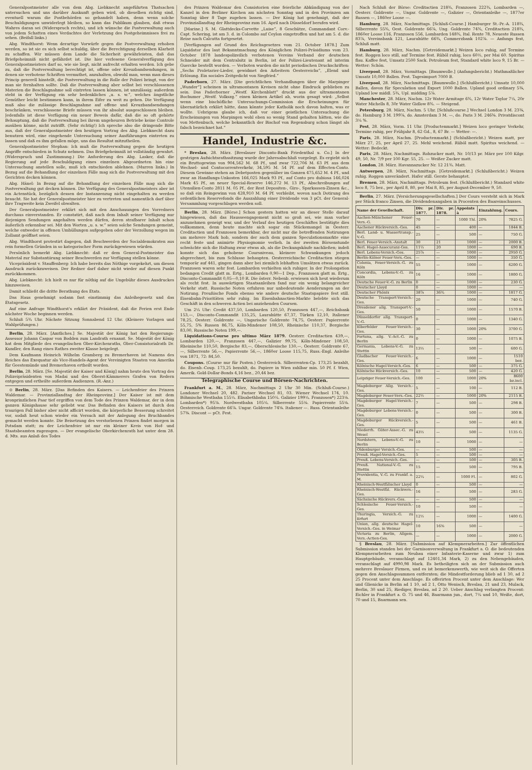Generalpostmeister alle von dem Abg. Liebknecht angeführten Thatsachen untersuchen und uns darüber Auskunft geben wird, ob dieselben richtig sind, eventuell warum die Postbehörden so gehandelt haben, denn wenn solche Beschuldigungen unwiderlegt bleiben, so kann das Publikum glauben, daß etwas Wahres daran sei (Widerspruch rechts), und ich wünsche die Postverwaltung auch von jedem Schatten eines Verdachtes der Verletzung des Postgeheimnisses frei zu sehen. (Beifall links.)
Abg. Windthorst: Wenn derartige Vorwürfe gegen die Postverwaltung erhoben werden, so ist sie es sich selbst schuldig, über die Berechtigung derselben Klarheit zu schaffen. Wir müssen dem Lande die Sicherheit gewährleisten, daß das Briefgeheimniß nicht gefährdet ist. Die hier verlesene Generalverfügung des Generalpostmeisters darf so, wie sie liegt, nicht aufrecht erhalten werden. Ich gebe zu, daß die Postverwaltung berechtigt ist, offene oder Kreuzbandsendungen, in denen sie verbotene Schriften vermuthet, anzuhalten, obwohl man, wenn man dieses Princip generell hinstellt, die Postverwaltung in die Rolle der Polizei bringt, von der man sie fernhalten sollte. Daß die Postverwaltung aber selbst bei verschlossenen Materien die Beschlagnahme soll eintreten lassen können, ist unzulässig; außerdem steht in der Verfügung ein sehr bedenkliches „u. s. w.“, welches ängstliche Gemüther leicht bestimmen kann, in ihrem Eifer zu weit zu gehen. Die Verfügung muß also die zulässige Beschlagnahme auf offene und Kreuzbandsendungen beschränken, verschlossene Briefe müssen von ihr absolut ausgeschlossen bleiben. Jedenfalls ist diese Verfügung ein neuer Beweis dafür, daß die so oft gehörte Behauptung, daß die Postverwaltung bei ihrem ungeheuren Betriebe keine Controle ausüben könne, nicht zutrifft. (Sehr richtig!) Ich spreche also die dringende Bitte aus, daß der Generalpostmeister den heutigen Vortrag des Abg. Liebknecht dazu benutzen wird, eine eingehende Untersuchung seiner Ausführungen eintreten zu lassen und daß es ihm gefallen möge, uns das Resultat mitzutheilen.
Generalpostmeister Stephan: Ich muß die Postverwaltung gegen die heutigen Angriffe entschieden in Schutz nehmen. Das Briefgeheimniß ist vollständig gewahrt. (Widerspruch und Zustimmung.) Die Anforderung des Abg. Lasker, daß die Regierung auf jede Beschuldigung eines einzelnen Abgeordneten hin eine Untersuchung anstellen solle, muß ich entschieden ablehnen. (Murren links.) In Bezug auf die Behandlung der einzelnen Fälle mag sich die Postverwaltung mit den Gerichten decken können.
Abg. Hänel: In Bezug auf die Behandlung der einzelnen Fälle mag sich die Postverwaltung gut decken können. Die Verfügung des Generalpostmeisters aber ist ein Actenstück, bezüglich dessen der Instanzenzug nicht eingehalten zu werden braucht. Sie hat der Generalpostmeister hier zu vertreten und namentlich darf über ihre Tragweite kein Zweifel obwalten.
Der Generalpostmeister erklärt sich mit den Anschauungen des Vorredners durchaus einverstanden. Er constatirt, daß nach dem Inhalt seiner Verfügung nur diejenigen Sendungen angehalten werden dürfen, deren strafbarer Inhalt schon äußerlich erkennbar sei. Mit den Worten „u. s. w.“ seien solche Sendungen gemeint, welche entweder in offenen Umhüllungen aufgegeben oder der Verzollung wegen im Zollamt geöffnet seien.
Abg. Windthorst protestirt dagegen, daß Beschwerden der Socialdemokraten aus rein formellen Gründen in so kategorischer Form zurückgewiesen würden.
Persönlich bemerkt Abg. Liebknecht: daß er dem General-Postmeister das Material zur Substantiirung seiner Beschwerden zur Verfügung stellen könne.
Vicepräsident v. Stauffenberg: Ich habe bereits das Nöthige vorgekehrt, um diesen Ausdruck zurückzuweisen. Der Redner darf daher nicht wieder auf diesen Punkt zurückkommen.
Abg. Liebknecht: Ich hielt es nur für nöthig auf die Ungebühr dieses Ausdruckes hinzuweisen.
Damit schließt die dritte Berathung des Etats.
Das Haus genehmigt sodann fast einstimmig das Anleihegesetz und das Etatsgesetz.
Auf eine Anfrage Windthorst's erklärt der Präsident, daß die Ferien erst Ende nächster Woche beginnen werden.
Schluß 5¾ Uhr. Nächste Sitzung Sonnabend 12 Uhr. (Kleinere Vorlagen und Wahlprüfungen.)
Berlin, 28. März. [Amtliches.] Se. Majestät der König hat den Regierungs-Assessor Johann Caspar von Bodden zum Landrath ernannt. Se. Majestät der König hat dem Mitgliede des evangelischen Ober-Kirchenraths, Ober-Consistorialrath Dr. Kundler, den Rang eines Rathes zweiter Klasse beigelegt.
Dem Kaufmann Heinrich Wilhelm Gramberg zu Bremerhaven ist Namens des Reiches das Exequatur als Vice-Handels-Agent der Vereinigten Staaten von Amerika für Geestemünde und Bremerhaven ertheilt worden.
Berlin, 28. März. [Se. Majestät der Kaiser und König] nahm heute den Vortrag des Polizeipräsidenten von Madai und des Oberst-Kämmerers Grafen von Redern entgegen und ertheilte außerdem Audienzen. (R.-Anz.)
⊙ Berlin, 28. März. [Das Befinden des Kaisers. — Leichenfeier des Prinzen Waldemar. — Provinziallandtag der Rheinprovinz.] Der Kaiser ist mit dem kronprinzlichen Paar tief ergriffen von dem Tode des Prinzen Waldemar, der in dem ganzen Königshause sehr geliebt war. Das Befinden des Kaisers ist durch den traurigen Fall bisher aber nicht afficirt worden, die körperliche Besserung schreitet vor, sodaß heut schon wieder ein Versuch mit der Anlegung des Bruchbandes gemacht werden konnte. Die Beisetzung des verstorbenen Prinzen findet morgen in Potsdam statt; zu der Leichenfeier ist nur ein kleiner Kreis von Hof- und Staatsbeamten zugezogen. — Der evangelische Oberkirchenrath hat unter dem 28. d. Mts. aus Anlaß des Todes
des Prinzen Waldemar den Consistorien eine feierliche Abkündigung von der Kanzel in den Berliner Kirchen am nächsten Sonntag und in den Provinzen am Sonntag über 8 Tage zugehen lassen. — Der König hat genehmigt, daß der Provinziallandtag der Rheinprovinz zum 16. April nach Düsseldorf berufen wird.
[Marine.] S. M. Glattdecks-Corvette „Luise“, 8 Geschütze, Commandant Corv.-Capt. Schering, ist am 3. d. in Colombo auf Ceylon eingetroffen und hat am 5. d. die Reise nach Calcutta fortgesetzt.
[Verfügungen auf Grund des Reichsgesetzes vom 21. October 1878.] Zum Liquidator des laut Bekanntmachung des Königlichen Polizei-Präsidiums vom 23. October 1878 landespolizeilich verbotenen Vereins Verband der deutschen Schneider mit dem Centralsitz in Berlin, ist der Polizei-Lieutenant ad interim Guercke bestellt worden. — Verboten wurden die nicht periodischen Druckschriften: „Sechs Proletarier-Lieder, gewidmet den Arbeitern Oesterreichs“, „Elend und Erlösung. Ein sociales Zeitgedicht von Siegfried.“
Paderborn, 27. März. [Die gerichtlichen Verhandlungen über die Marpinger „Wunder“] scheinen in ultramontanen Kreisen nicht ohne Eindruck geblieben zu sein. Das Paderborner „Westf. Kirchenblatt“ druckt aus der ultramontanen Bochumer „Westf. Volkszg.“ einen kleinen Artikel ab, worin gesagt wird: „Selbst wenn eine bischöfliche Untersuchungs-Commission die Erscheinungen für übernatürlich erklärt hätte, dann könnte jeder Katholik noch davon halten, was er wollte. Uebrigens glaube ich, daß vor einer geistlichen Untersuchung die Erscheinungen von Marpingen wohl eben so wenig Stand gehalten hätten, wie die von Mettenbuch, welche bekanntlich der Bischof von Regensburg schon längst als falsch bezeichnet hat.“
Handel, Industrie &c.
* Breslau, 28. März. [Breslauer Disconto-Bank Friedenthal u. Co.] In der gestrigen Aufsichtsrathssitzung wurde der Jahresabschluß vorgelegt. Es ergiebt sich ein Bruttogewinn von 904,562 M. 68 Pf., und zwar 722,706 M. 63 Pf. aus dem Wechsel- und Contocorrentverkehr, 34,595 M. 54 Pf. auf dem Effecten-Conto. Diesem Gewinne stehen an Debetposten gegenüber im Ganzen 475,652 M. 4 Pf., und zwar an Handlungs-Unkosten 166,025 Mark 93 Pf., auf Conto pro dubiosa 146,024 Mark 45 Pf., an neuer Special-Reserve 146,272 M. 13 Pf., Abschreibungen auf Utensilien-Conto 2811 M. 05 Pf., der Rest Depositen-, Giro-, Sparkassen-Zinsen &c., so daß ein Reingewinn von 428,910 M. 64 Pf. verbleibt, wovon nach Dotirung des ordentlichen Reservefonds die Auszahlung einer Dividende von 3 pCt. der General-Versammlung vorgeschlagen werden soll.
Berlin, 28. März. [Börse.] Schon gestern hatten wir an dieser Stelle darauf hingewiesen, daß das Hausseengagement nicht so groß sei, wie man vorher anzunehmen geneigt war, und der Verlauf des heutigen Geschäftes bestätigte dies vollkommen, denn heute machte sich sogar ein Stückemangel in Oesterr. Creditactien und Franzosen bemerkbar, der nicht nur die betreffenden Notirungen um mehrere Mark hob, sondern der auch dem ganzen Speculationsmarkte eine recht feste und animirte Physiognomie verlieh. In der zweiten Börsenstunde schwächte sich die Haltung zwar etwas ab, als die Deckungskäufe nachließen; indeß konnte sich das gehobene Coursniveau, kleinere Schwankungen jedoch abgerechnet, bis zum Schlusse behaupten. Oesterreichische Creditactien stiegen temporär auf 441, gingen dann aber bei ziemlich lebhaften Umsätzen etwas zurück. Franzosen waren sehr fest. Lombarden verhielten sich ruhiger. In der Prolongation bedangen Credit glatt m. Ertg., Lombarden 0,90—1 Dep., Franzosen glatt m. Ertg., Disconto-Commandit 0,05—0,10 R. Die österr. Nebenb. erwiesen sich heut wiederum als recht fest. In auswärtigen Staatsanleihen fand nur ein wenig belangreicher Verkehr statt. Russische Noten erfuhren nur unbedeutende Aenderungen an der Notirung. Preußische Fonds ebenso wie andere deutsche Staatspapiere fest still. Eisenbahn-Prioritäten sehr ruhig. Im Eisenbahnactien-Markte belebte sich das Geschäft in den schweren Actien bei anziehenden Coursen.
Um 2¼ Uhr: Credit 437,50, Lombarden 120,50, Franzosen 447,—, Reichsbank 153,—, Disconto-Commandit 135,25, Laurahütte 67,37, Türken 12,10, Italiener 78,25, Oesterr. Goldrente —, Ungarische Goldrente 74,75, Oesterr. Papierrente 55,75, 5% Russen 86,75, Köln-Mindener 108,50, Rheinische 110,37, Bergische 83,00, Russische Noten 199,—.
Liquidations-Course pro ultimo März 1879. Oesterr. Creditactien 439,—, Lombarden 120,—, Franzosen 447,—, Galizier 99,75, Köln-Mindener 108,50, Rheinische 110,50, Bergische 83,—, Oberschlesische 130,—, Oesterr. Goldrente 67,—, Silberrente 56,—, Papierrente 56,—, 1860er Loose 115,75, Russ.-Engl. Anleihe von 1871, 72: 84,50.
Coupons. (Course nur für Posten.) Oesterreich. Silberrenten-Cp. 173,25 bezahlt, do. Eisenb.-Coup. 173,25 bezahlt, do. Papiere in Wien zahlbar min. 50 Pf. f. Wien, Amerik. Gold-Dollar-Bonds 4,16 bez., 20,44 bez.
Telegraphische Course und Börsen-Nachrichten.
Frankfurt a. M., 28. März, Nachmittags 2 Uhr 30 Min. (Schluß-Course.) Londoner Wechsel 20, 482. Pariser Wechsel 81, 03. Wiener Wechsel 174, 10. Böhmische Westbahn 155¼. Elisabethbahn 150¼. Galizier 199¼. Franzosen*) 223⅛. Lombarden*) 95⅞. Nordwestbahn 105¼. Silberrente 55⅛. Papierrente 55⅛. Oesterreich. Goldrente 66⅞. Ungar. Goldrente 74⅝. Italiener —. Russ. Orientanleihe 57⅜. Discont — pCt. Fest.
Nach Schluß der Börse: Creditactien 218¾, Franzosen 222¾, Lombarden —, Oesterr. Goldrente —, Ungar. Goldrente —, Galizier —, Orientanleihe —, 1877er Russen —, 1860er Loose —.
Hamburg, 28. März, Nachmittags. [Schluß-Course.] Hamburger St.-Pr.-A. 118¾, Silberrente 55¾, Oest. Goldrente 66⅞, Ung. Goldrente 74¾, Creditactien 218¾, 1860er Loose 116, Franzosen 556, Lombarden 148¾, Ital. Rente 78, Neueste Russen 83⅞, Vereinsbank 121, Laurahütte 66¾, Commerzbank 102⅞. — Anfangs fest, Schluß matt.
Hamburg, 28. März, Nachm. [Getreidemarkt.] Weizen loco ruhig, auf Termine fest. Roggen loco still, auf Termine fest. Rüböl ruhig, loco 60½, per Mai 60. Spiritus flau. Kaffee fest, Umsatz 2500 Sack. Petroleum fest, Standard white loco 9, 15 Br. — Wetter: Schön.
Liverpool, 28. März, Vormittags. [Baumwolle.] (Anfangsbericht.) Muthmaßlicher Umsatz 10,000 Ballen. Fest. Tagesimport 7000 B.
Liverpool, 28. März, Nachmittags. [Baumwolle.] (Schlußbericht.) Umsatz 10,000 Ballen, davon für Speculation und Export 1000 Ballen. Upland good ordinary 5⅜, Upland low middl. 5¾, Upl. midding 5⅞.
Manchester, 28. März, Nachm. 12r Water Armitage 6¾, 12r Water Taylor 7¼, 20r Water Michells 8, 30r Water Gidlow 8¾. — Steigend.
Petersburg, 28. März, Nachm. 5 Uhr. [Schlußcourse.] Wechsel London 3 M. 23⅜, do. Hamburg 3 M. 199⅞, do. Amsterdam 3 M. —, do. Paris 3 M. 246⅜. Privatdiscont 3¼ %.
Pest, 28. März, Vorm. 11 Uhr. [Productenmarkt.] Weizen loco geringer Verkehr, Termine ruhig, per Frühjahr 8, 62 Gd., 8, 67 Br. — Wetter: —.
Paris, 28. März, Nachm. [Productenmarkt.] (Schlußbericht.) Weizen matt, per März 27, 25, per April 27, 25. Mehl weichend. Rüböl matt. Spiritus weichend. — Wetter: Bedeckt.
Paris, 28. März, Nachmittags. Rohzucker matt, Nr. 10/13 pr. März per 100 Kilgr. 49, 50, Nr. 7/9 per 100 Kgr. 55, 25. — Weißer Zucker matt.
London, 28. März. Havannazucker Nr. 12 21¾. Matt.
Antwerpen, 28. März, Nachmittags. [Getreidemarkt.] (Schlußbericht.) Weizen ruhig. Roggen unverändert. Hafer still. Gerste behauptet.
Bremen, 28. März, Nachmittags. Petroleum fest. (Schlußbericht.) Standard white loco 8, 75 bez., per April 8, 80, per Mai 8, 85, per August-December 9, 50.
Berlin, 27. März. [Versicherungsgesellschaften.] Der Cours versteht sich in Mark per Stück franco Zinsen, die Dividendenangaben in Procenten des Baareinschusses.
| Name der Gesellschaft. | Div. pr. 1877. | Div. pr. 1878. | Appoints à | Einzahlung. | Cours. |
| --- | --- | --- | --- | --- | --- |
| Aachen-Münchener Feuer-Vers.-G. | 70 | — | 1000 Thl. | 20% | 7825 G. |
| Aachener Rückversich.-Ges. | 45 | — | 400 | — | 1844 B. |
| Berl. Land- u. Wassertransp.-V.-G. | 25 | — | 500 | — | 750 G. |
| Berl. Feuer-Versich.-Anstalt | 30 | 21 | 1000 | — | 2000 B. |
| Berl. Hagel-Assecuranz-Ges. | 11½ | 20 | 1000 | — | 690 B. |
| Berl. Lebens-Versich.-Ges. | 25⅞ | — | 1000 | — | 2950 G. |
| Berlin-Kölner Feuer-Vers.-Ges. | — | — | 1000 | — | 350 G. |
| Colonia, Feuer-Versich.-G. zu Köln | 55 | — | 1000 | — | 6200 G. |
| Concordia, Lebens-V.-G. zu Köln | 16 | — | 1000 | — | 1800 G. |
| Deutsche Feuer-V.-G. zu Berlin | 0 | — | 1000 | — | 230 G. |
| Deutscher Lloyd | 0 | — | 1000 | — | — |
| Deutscher Phönix | 38⅞ | 36¾ | 1000 | — | 1817 G. |
| Deutsche Transport-Versich.-Ges. | 20 | — | 1000 | — | 740 G. |
| Dresdener allg. Transport-V.-Ges. | 50 | — | 1000 | — | 1570 B. |
| Düsseldorfer allg. Transport-V.-G. | 0 | — | 1000 | — | 1340 G. |
| Elberfelder Feuer-Versich.-Ges. | 30 | — | 1000 | 20% | 3700 G. |
| Fortuna, allg. V.-Act.-G. zu Berlin | 0 | — | 1000 | — | 1075 B. |
| Germania, Lebens-V.-G. zu Stettin | 13½ | — | 500 | — | 600 G. |
| Gladbacher Feuer-Versich.-Ges. | 6 | — | 1000 | — | 1510 bez. |
| Kölnische Hagel-Versich.-Ges. | 6 | — | 500 | — | 375 G. |
| Kölnische Rückversich.-Ges. | 10 | — | 500 | — | 420 G. |
| Leipziger Feuer-Versich.-Ges. | 100 | — | 1000 | 20% | 8600 bz.incl. |
| Magdeburger Allg. Versich.-Ges. | 5 | — | 100 | — | 112 B. |
| Magdeburger Feuer-Vers.-Ges. | 22½ | — | 1000 | 20% | 2115 B. |
| Magdeburger Hagel-Versich.-Ges. | 7 | — | 500 | — | 298 B. |
| Magdeburger Lebens-Versich.-Ges. | 0 | — | 500 | — | 300 B. |
| Magdeburger Rückversich.-Ges. | 5 | — | 500 | — | 461 B. |
| Niederrh. Güter-Assec.-G. zu Wesel | 43½ | — | 500 | — | 1135 G. |
| Nordstern, Lebens-V.-G. zu Berlin | 10 | — | 1000 | — | — |
| Oldenburger Versich.-Ges. | — | — | 500 | — | — |
| Preuß. Hagel-Versich.-Ges. | 5 | — | 500 | — | — |
| Preuß. Lebens-Versich.-Ges. | — | — | 500 | — | 305 B. |
| Preuß. National-V.-G. zu Stettin | 15 | — | 500 | — | 795 B. |
| Providentia, V.-G. zu Frankf. a. M. | 22¼ | — | 1000 Fl. | — | 802 G. |
| Rheinisch-Westfälischer Lloyd | 0 | — | 500 | — | — |
| Rheinisch-Westfäl. Rückvers.-Ges. | 16 | — | 500 | — | 283 G. |
| Sächsische Rückvers.-Ges. | — | — | 500 | — | — |
| Schlesische Feuer-Versich.-Ges. | 10 | — | 500 | — | — |
| Thuringia, Versich.-G. zu Erfurt | 12½ | — | 1000 | — | 1400 G. |
| Union, allg. deutsche Hagel-Versich.-Ges. in Weimar | 10 | 16⅜ | 500 | — | — |
| Victoria zu Berlin, Allgem. Vers.-Actien-Ges. | — | — | 1000 | — | 2000 G. |
§ Breslau, 28. März. [Submission auf Klempnerarbeiten.] Zur öffentlichen Submission standen bei der Garnisonverwaltung in Frankfurt a. O. die bedeutenden Klempnerarbeiten zum Neubau einer Infanterie-Kaserne und zwar 1) zum Hauptgebäude, veranschlagt auf 12401,34 Mark, 2) zu den Nebengebäuden, veranschlagt auf 4990,98 Mark. Es betheiligten sich an der Submission auch mehrere Breslauer Firmen, und es ist bemerkenswerth, wie weit sich die Offerten gegen den Anschlagssummen entfernten; die Mindestforderung blieb ad 1 30, ad 2 25 Procent unter dem Anschlage. Es offerirten Procent unter dem Anschlage: Wer und Glienicke in Berlin ad 1 10, ad 2 1, Otto Wenisch, Breslau, 21 und 23, Mulack, Berlin, 30 und 25, Riediger, Breslau, ad 2 20. Ueber Anschlag verlangten Procent: Eichler in Frankfurt a. O. 75 und 46, Baarmann jun., dort, 7¼ und 10, Weiße, dort, 70 und 15, Baarmann sen.